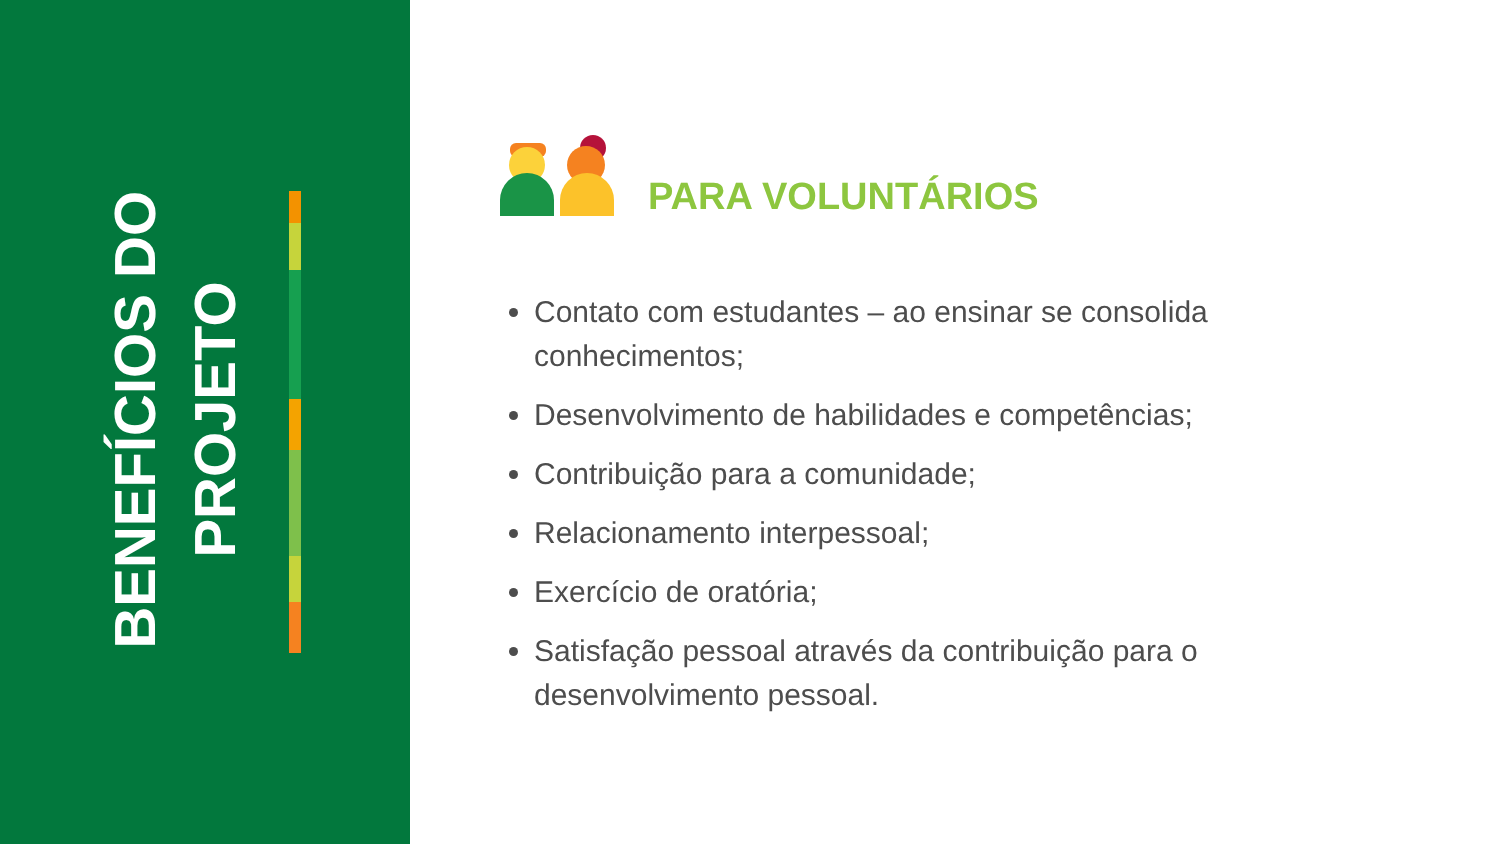BENEFÍCIOS DO
PROJETO
PARA VOLUNTÁRIOS
Contato com estudantes – ao ensinar se consolida conhecimentos;
Desenvolvimento de habilidades e competências;
Contribuição para a comunidade;
Relacionamento interpessoal;
Exercício de oratória;
Satisfação pessoal através da contribuição para o desenvolvimento pessoal.